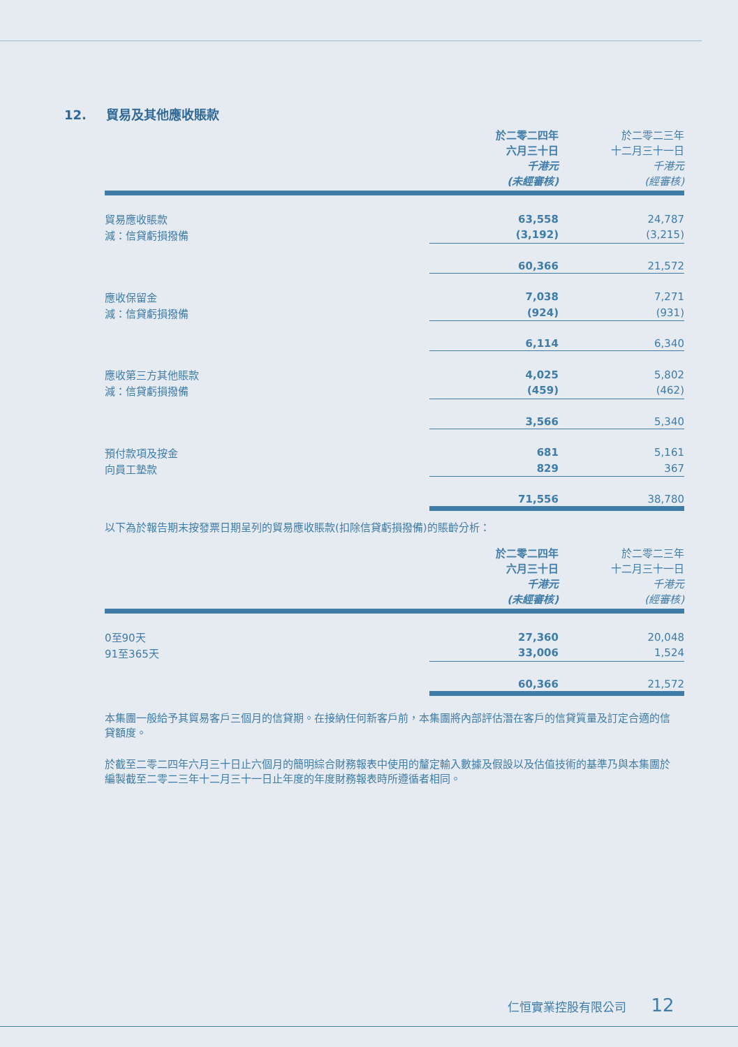12. 貿易及其他應收賬款
| | 於二零二四年 六月三十日 千港元 (未經審核) | 於二零二三年 十二月三十一日 千港元 (經審核) |
| 貿易應收賬款 | 63,558 | 24,787 |
| 減：信貸虧損撥備 | (3,192) | (3,215) |
| | 60,366 | 21,572 |
| 應收保留金 | 7,038 | 7,271 |
| 減：信貸虧損撥備 | (924) | (931) |
| | 6,114 | 6,340 |
| 應收第三方其他賬款 | 4,025 | 5,802 |
| 減：信貸虧損撥備 | (459) | (462) |
| | 3,566 | 5,340 |
| 預付款項及按金 | 681 | 5,161 |
| 向員工墊款 | 829 | 367 |
| | 71,556 | 38,780 |
以下為於報告期末按發票日期呈列的貿易應收賬款(扣除信貸虧損撥備)的賬齡分析：
| | 於二零二四年 六月三十日 千港元 (未經審核) | 於二零二三年 十二月三十一日 千港元 (經審核) |
| 0至90天 | 27,360 | 20,048 |
| 91至365天 | 33,006 | 1,524 |
| | 60,366 | 21,572 |
本集團一般給予其貿易客戶三個月的信貸期。在接納任何新客戶前，本集團將內部評估潛在客戶的信貸質量及訂定合適的信貸額度。
於截至二零二四年六月三十日止六個月的簡明綜合財務報表中使用的釐定輸入數據及假設以及估值技術的基準乃與本集團於編製截至二零二三年十二月三十一日止年度的年度財務報表時所遵循者相同。
仁恒實業控股有限公司 12